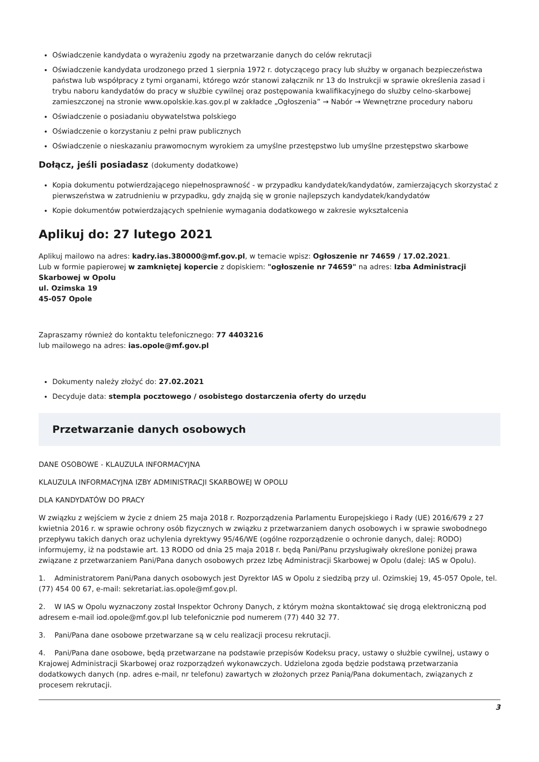Oświadczenie kandydata o wyrażeniu zgody na przetwarzanie danych do celów rekrutacji
Oświadczenie kandydata urodzonego przed 1 sierpnia 1972 r. dotyczącego pracy lub służby w organach bezpieczeństwa państwa lub współpracy z tymi organami, którego wzór stanowi załącznik nr 13 do Instrukcji w sprawie określenia zasad i trybu naboru kandydatów do pracy w służbie cywilnej oraz postępowania kwalifikacyjnego do służby celno-skarbowej zamieszczonej na stronie www.opolskie.kas.gov.pl w zakładce „Ogłoszenia” → Nabór → Wewnętrzne procedury naboru
Oświadczenie o posiadaniu obywatelstwa polskiego
Oświadczenie o korzystaniu z pełni praw publicznych
Oświadczenie o nieskazaniu prawomocnym wyrokiem za umyślne przestępstwo lub umyślne przestępstwo skarbowe
Dołącz, jeśli posiadasz (dokumenty dodatkowe)
Kopia dokumentu potwierdzającego niepełnosprawność - w przypadku kandydatek/kandydatów, zamierzających skorzystać z pierwszeństwa w zatrudnieniu w przypadku, gdy znajdą się w gronie najlepszych kandydatek/kandydatów
Kopie dokumentów potwierdzających spełnienie wymagania dodatkowego w zakresie wykształcenia
Aplikuj do: 27 lutego 2021
Aplikuj mailowo na adres: kadry.ias.380000@mf.gov.pl, w temacie wpisz: Ogłoszenie nr 74659 / 17.02.2021.
Lub w formie papierowej w zamkniętej kopercie z dopiskiem: "ogłoszenie nr 74659" na adres: Izba Administracji Skarbowej w Opolu
ul. Ozimska 19
45-057 Opole
Zapraszamy również do kontaktu telefonicznego: 77 4403216
lub mailowego na adres: ias.opole@mf.gov.pl
Dokumenty należy złożyć do: 27.02.2021
Decyduje data: stempla pocztowego / osobistego dostarczenia oferty do urzędu
Przetwarzanie danych osobowych
DANE OSOBOWE - KLAUZULA INFORMACYJNA
KLAUZULA INFORMACYJNA IZBY ADMINISTRACJI SKARBOWEJ W OPOLU
DLA KANDYDATÓW DO PRACY
W związku z wejściem w życie z dniem 25 maja 2018 r. Rozporządzenia Parlamentu Europejskiego i Rady (UE) 2016/679 z 27 kwietnia 2016 r. w sprawie ochrony osób fizycznych w związku z przetwarzaniem danych osobowych i w sprawie swobodnego przepływu takich danych oraz uchylenia dyrektywy 95/46/WE (ogólne rozporządzenie o ochronie danych, dalej: RODO) informujemy, iż na podstawie art. 13 RODO od dnia 25 maja 2018 r. będą Pani/Panu przysługiwały określone poniżej prawa związane z przetwarzaniem Pani/Pana danych osobowych przez Izbę Administracji Skarbowej w Opolu (dalej: IAS w Opolu).
1. Administratorem Pani/Pana danych osobowych jest Dyrektor IAS w Opolu z siedzibą przy ul. Ozimskiej 19, 45-057 Opole, tel. (77) 454 00 67, e-mail: sekretariat.ias.opole@mf.gov.pl.
2. W IAS w Opolu wyznaczony został Inspektor Ochrony Danych, z którym można skontaktować się drogą elektroniczną pod adresem e-mail iod.opole@mf.gov.pl lub telefonicznie pod numerem (77) 440 32 77.
3. Pani/Pana dane osobowe przetwarzane są w celu realizacji procesu rekrutacji.
4. Pani/Pana dane osobowe, będą przetwarzane na podstawie przepisów Kodeksu pracy, ustawy o służbie cywilnej, ustawy o Krajowej Administracji Skarbowej oraz rozporządzeń wykonawczych. Udzielona zgoda będzie podstawą przetwarzania dodatkowych danych (np. adres e-mail, nr telefonu) zawartych w złożonych przez Panią/Pana dokumentach, związanych z procesem rekrutacji.
3